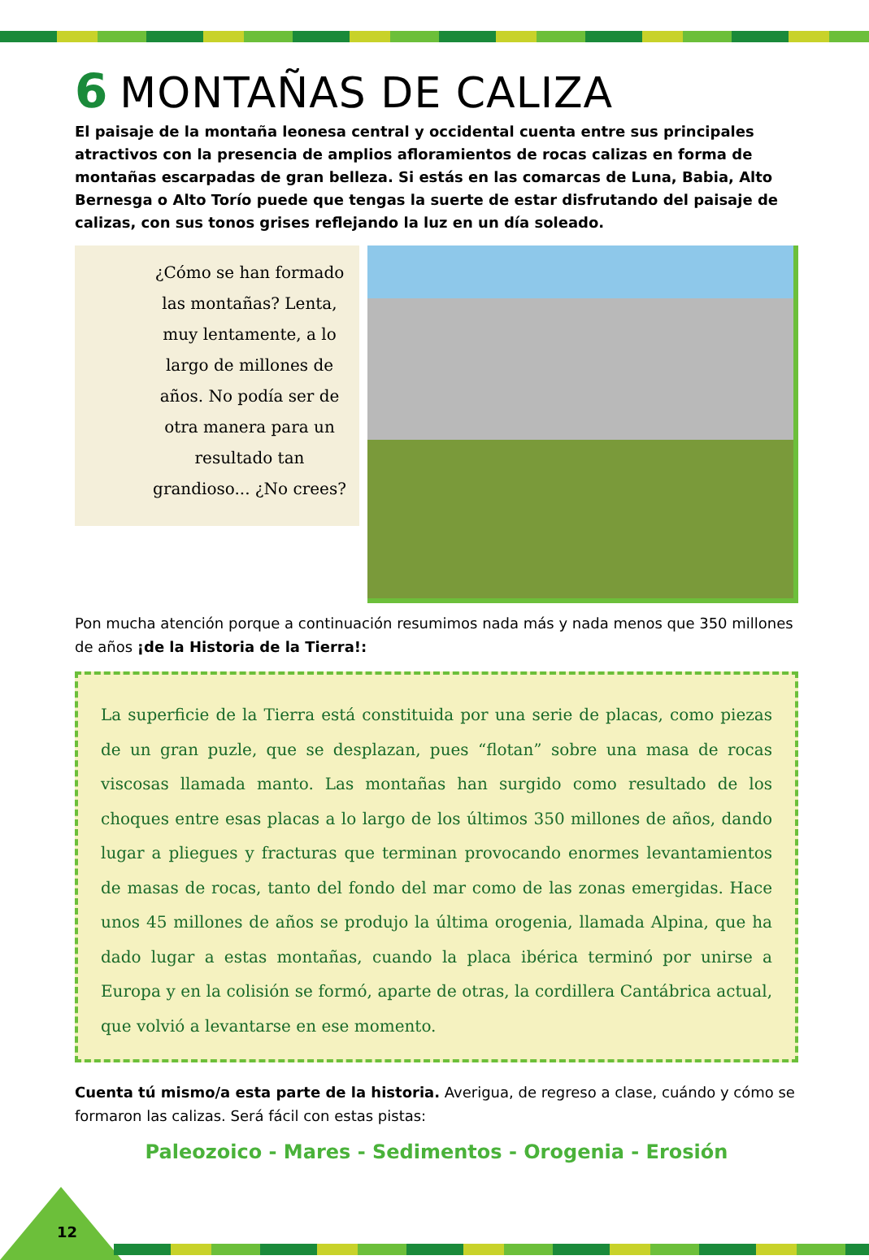6 MONTAÑAS DE CALIZA
El paisaje de la montaña leonesa central y occidental cuenta entre sus principales atractivos con la presencia de amplios afloramientos de rocas calizas en forma de montañas escarpadas de gran belleza. Si estás en las comarcas de Luna, Babia, Alto Bernesga o Alto Torío puede que tengas la suerte de estar disfrutando del paisaje de calizas, con sus tonos grises reflejando la luz en un día soleado.
¿Cómo se han formado las montañas? Lenta, muy lentamente, a lo largo de millones de años. No podía ser de otra manera para un resultado tan grandioso... ¿No crees?
Pon mucha atención porque a continuación resumimos nada más y nada menos que 350 millones de años ¡de la Historia de la Tierra!:
La superficie de la Tierra está constituida por una serie de placas, como piezas de un gran puzle, que se desplazan, pues “flotan” sobre una masa de rocas viscosas llamada manto. Las montañas han surgido como resultado de los choques entre esas placas a lo largo de los últimos 350 millones de años, dando lugar a pliegues y fracturas que terminan provocando enormes levantamientos de masas de rocas, tanto del fondo del mar como de las zonas emergidas. Hace unos 45 millones de años se produjo la última orogenia, llamada Alpina, que ha dado lugar a estas montañas, cuando la placa ibérica terminó por unirse a Europa y en la colisión se formó, aparte de otras, la cordillera Cantábrica actual, que volvió a levantarse en ese momento.
Cuenta tú mismo/a esta parte de la historia. Averigua, de regreso a clase, cuándo y cómo se formaron las calizas. Será fácil con estas pistas:
Paleozoico - Mares - Sedimentos - Orogenia - Erosión
12